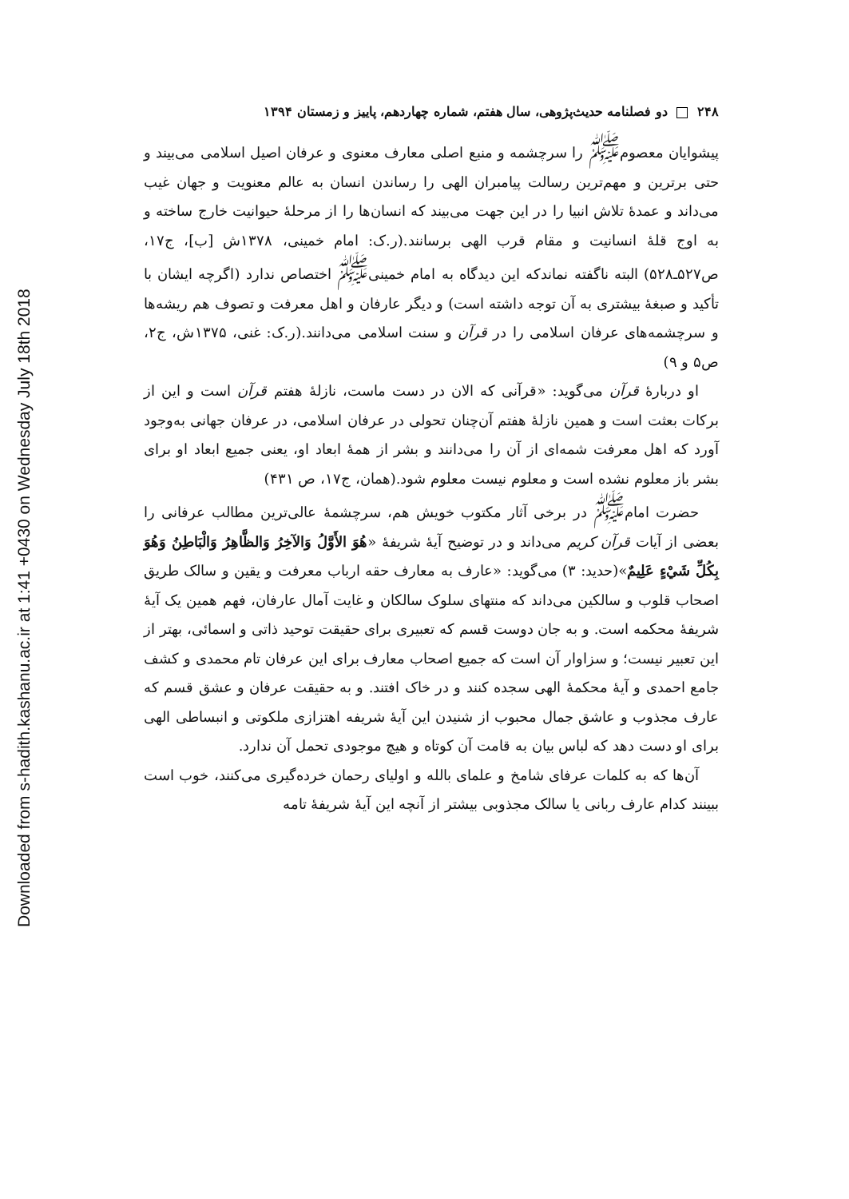Downloaded from s-hadith.kashanu.ac.ir at 1:41 +0430 on Wednesday July 18th 2018
۲۴۸ دو فصلنامه حدیث‌پژوهی، سال هفتم، شماره چهاردهم، پاییز و زمستان ۱۳۹۴
پیشوایان معصوم<sup>ﷺ</sup> را سرچشمه و منبع اصلی معارف معنوی و عرفان اصیل اسلامی می‌بیند و حتی برترین و مهم‌ترین رسالت پیامبران الهی را رساندن انسان به عالم معنویت و جهان غیب می‌داند و عمدهٔ تلاش انبیا را در این جهت می‌بیند که انسان‌ها را از مرحلهٔ حیوانیت خارج ساخته و به اوج قلهٔ انسانیت و مقام قرب الهی برسانند.(ر.ک: امام خمینی، ۱۳۷۸ش [ب]، ج۱۷، ص۵۲۷ـ۵۲۸) البته ناگفته نماندکه این دیدگاه به امام خمینی<sup>ﷺ</sup> اختصاص ندارد (اگرچه ایشان با تأکید و صبغهٔ بیشتری به آن توجه داشته است) و دیگر عارفان و اهل معرفت و تصوف هم ریشه‌ها و سرچشمه‌های عرفان اسلامی را در قرآن و سنت اسلامی می‌دانند.(ر.ک: غنی، ۱۳۷۵ش، ج۲، ص۵ و ۹)
او دربارهٔ قرآن می‌گوید: «قرآنی که الان در دست ماست، نازلهٔ هفتم قرآن است و این از برکات بعثت است و همین نازلهٔ هفتم آن‌چنان تحولی در عرفان اسلامی، در عرفان جهانی به‌وجود آورد که اهل معرفت شمه‌ای از آن را می‌دانند و بشر از همهٔ ابعاد او، یعنی جمیع ابعاد او برای بشر باز معلوم نشده است و معلوم نیست معلوم شود.(همان، ج۱۷، ص ۴۳۱)
حضرت امام<sup>ﷺ</sup> در برخی آثار مکتوب خویش هم، سرچشمهٔ عالی‌ترین مطالب عرفانی را بعضی از آیات قرآن کریم می‌داند و در توضیح آیهٔ شریفهٔ «هُوَ الأَوَّلُ وَالآخِرُ وَالظَّاهِرُ وَالْبَاطِنُ وَهُوَ بِكُلِّ شَيْءٍ عَلِيمٌ»(حدید: ۳) می‌گوید: «عارف به معارف حقه ارباب معرفت و یقین و سالک طریق اصحاب قلوب و سالکین می‌داند که منتهای سلوک سالکان و غایت آمال عارفان، فهم همین یک آیهٔ شریفهٔ محکمه است. و به جان دوست قسم که تعبیری برای حقیقت توحید ذاتی و اسمائی، بهتر از این تعبیر نیست؛ و سزاوار آن است که جمیع اصحاب معارف برای این عرفان تام محمدی و کشف جامع احمدی و آیهٔ محکمهٔ الهی سجده کنند و در خاک افتند. و به حقیقت عرفان و عشق قسم که عارف مجذوب و عاشق جمال محبوب از شنیدن این آیهٔ شریفه اهتزازی ملکوتی و انبساطی الهی برای او دست دهد که لباس بیان به قامت آن کوتاه و هیچ موجودی تحمل آن ندارد.
آن‌ها که به کلمات عرفای شامخ و علمای بالله و اولیای رحمان خرده‌گیری می‌کنند، خوب است ببینند کدام عارف ربانی یا سالک مجذوبی بیشتر از آنچه این آیهٔ شریفهٔ تامه